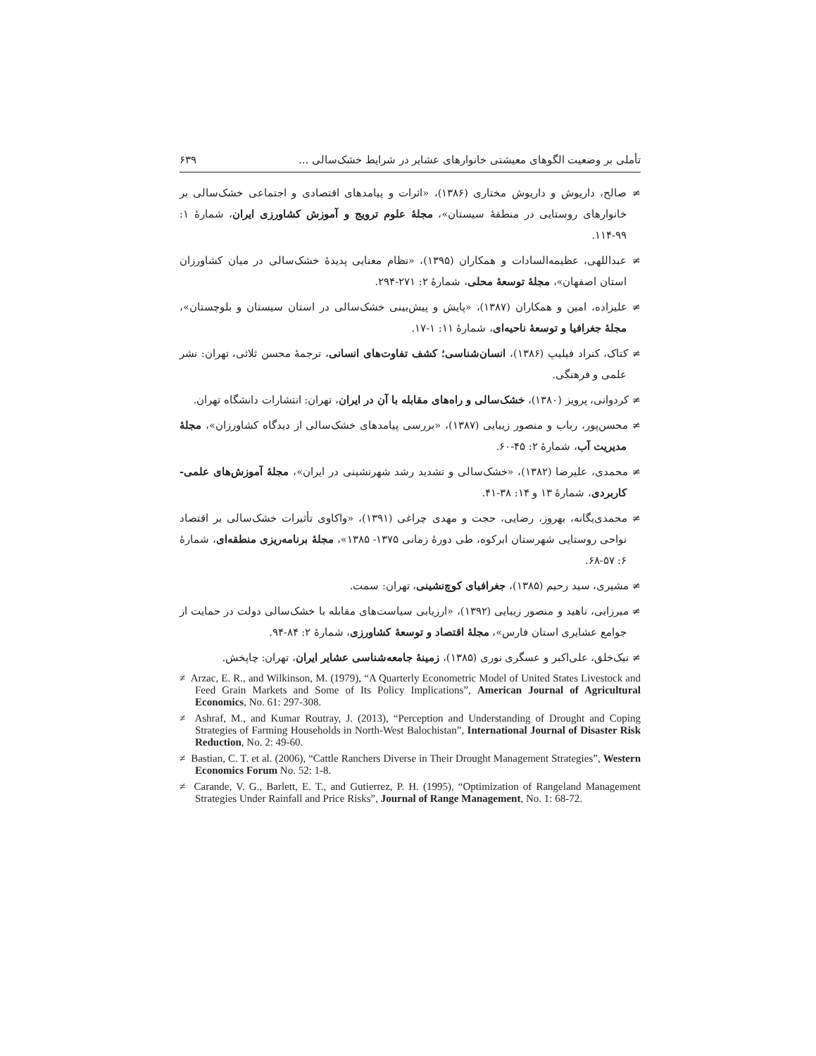تأملی بر وضعیت الگوهای معیشتی خانوارهای عشایر در شرایط خشک‌سالی ... ۶۳۹
≠ صالح، داریوش و داریوش مختاری (۱۳۸۶)، «اثرات و پیامدهای اقتصادی و اجتماعی خشک‌سالی بر خانوارهای روستایی در منطقهٔ سیستان»، مجلهٔ علوم ترویج و آموزش کشاورزی ایران، شمارهٔ ۱: ۹۹-۱۱۴.
≠ عبداللهی، عظیمه‌السادات و همکاران (۱۳۹۵)، «نظام معنایی پدیدهٔ خشک‌سالی در میان کشاورزان استان اصفهان»، مجلهٔ توسعهٔ محلی، شمارهٔ ۲: ۲۷۱-۲۹۴.
≠ علیزاده، امین و همکاران (۱۳۸۷)، «پایش و پیش‌بینی خشک‌سالی در استان سیستان و بلوچستان»، مجلهٔ جغرافیا و توسعهٔ ناحیه‌ای، شمارهٔ ۱۱: ۱-۱۷.
≠ کتاک، کنراد فیلیپ (۱۳۸۶)، انسان‌شناسی؛ کشف تفاوت‌های انسانی، ترجمهٔ محسن ثلاثی، تهران: نشر علمی و فرهنگی.
≠ کردوانی، پرویز (۱۳۸۰)، خشک‌سالی و راه‌های مقابله با آن در ایران، تهران: انتشارات دانشگاه تهران.
≠ محسن‌پور، رباب و منصور زیبایی (۱۳۸۷)، «بررسی پیامدهای خشک‌سالی از دیدگاه کشاورزان»، مجلهٔ مدیریت آب، شمارهٔ ۲: ۴۵-۶۰.
≠ محمدی، علیرضا (۱۳۸۲)، «خشک‌سالی و تشدید رشد شهرنشینی در ایران»، مجلهٔ آموزش‌های علمی-کاربردی، شمارهٔ ۱۳ و ۱۴: ۳۸-۴۱.
≠ محمدی‌یگانه، بهروز، رضایی، حجت و مهدی چراغی (۱۳۹۱)، «واکاوی تأثیرات خشک‌سالی بر اقتصاد نواحی روستایی شهرستان ابرکوه، طی دورهٔ زمانی ۱۳۷۵- ۱۳۸۵»، مجلهٔ برنامه‌ریزی منطقه‌ای، شمارهٔ ۶: ۵۷-۶۸.
≠ مشیری، سید رحیم (۱۳۸۵)، جغرافیای کوچ‌نشینی، تهران: سمت.
≠ میرزایی، ناهید و منصور زیبایی (۱۳۹۲)، «ارزیابی سیاست‌های مقابله با خشک‌سالی دولت در حمایت از جوامع عشایری استان فارس»، مجلهٔ اقتصاد و توسعهٔ کشاورزی، شمارهٔ ۲: ۸۴-۹۴.
≠ نیک‌خلق، علی‌اکبر و عسگری نوری (۱۳۸۵)، زمینهٔ جامعه‌شناسی عشایر ایران، تهران: چاپخش.
≠ Arzac, E. R., and Wilkinson, M. (1979), “A Quarterly Econometric Model of United States Livestock and Feed Grain Markets and Some of Its Policy Implications”, American Journal of Agricultural Economics, No. 61: 297-308.
≠ Ashraf, M., and Kumar Routray, J. (2013), “Perception and Understanding of Drought and Coping Strategies of Farming Households in North-West Balochistan”, International Journal of Disaster Risk Reduction, No. 2: 49-60.
≠ Bastian, C. T. et al. (2006), “Cattle Ranchers Diverse in Their Drought Management Strategies”, Western Economics Forum No. 52: 1-8.
≠ Carande, V. G., Barlett, E. T., and Gutierrez, P. H. (1995), “Optimization of Rangeland Management Strategies Under Rainfall and Price Risks”, Journal of Range Management, No. 1: 68-72.